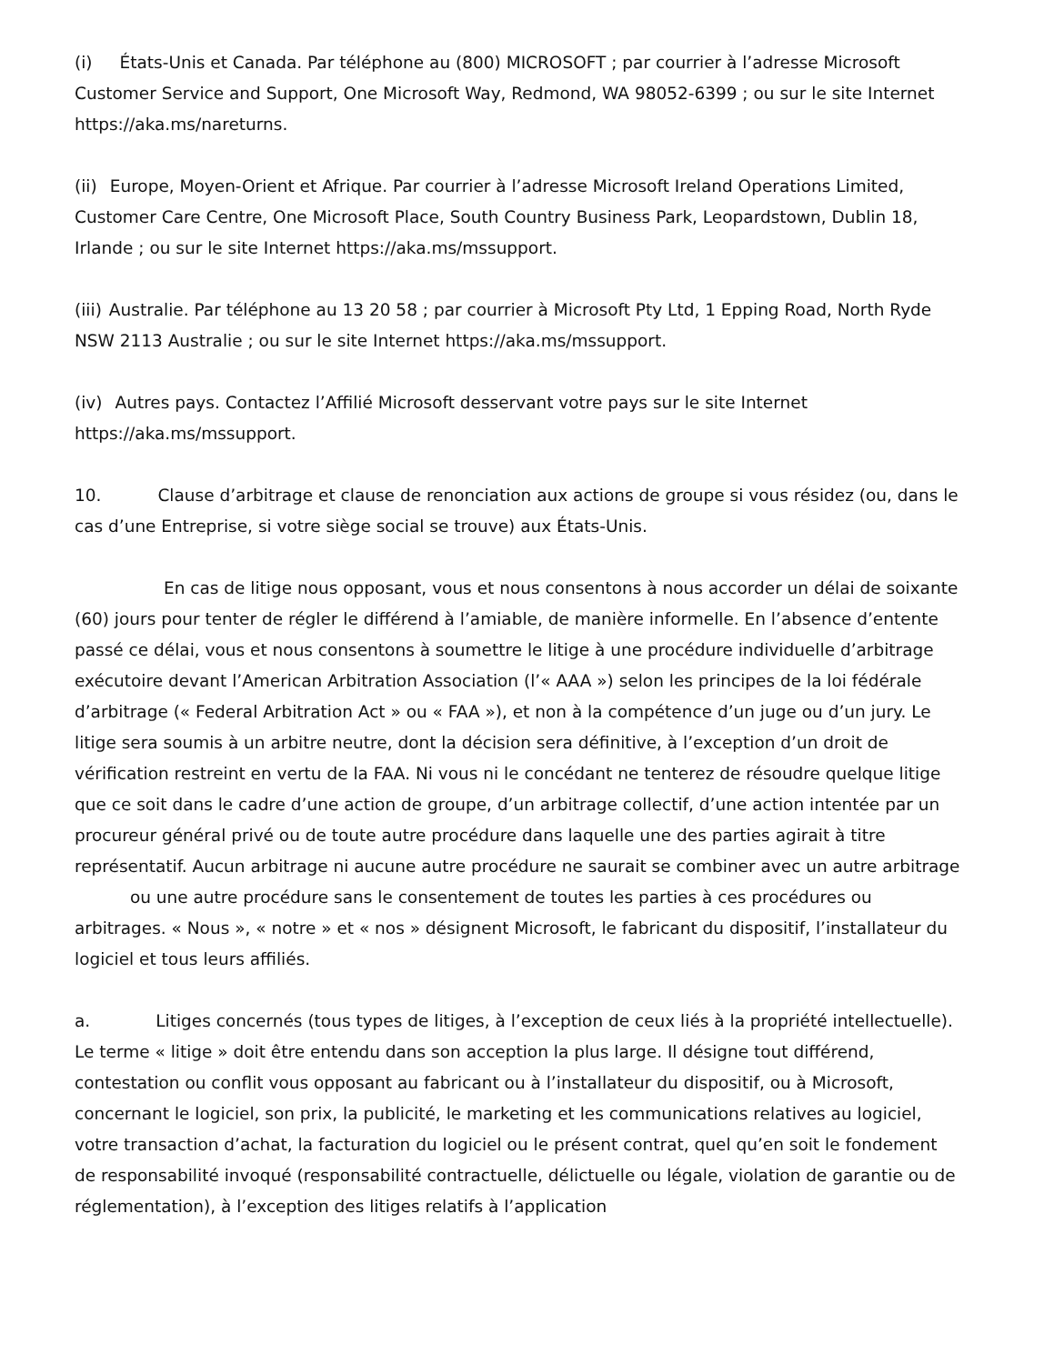(i) États-Unis et Canada. Par téléphone au (800) MICROSOFT ; par courrier à l’adresse Microsoft Customer Service and Support, One Microsoft Way, Redmond, WA 98052-6399 ; ou sur le site Internet https://aka.ms/nareturns.
(ii) Europe, Moyen-Orient et Afrique. Par courrier à l’adresse Microsoft Ireland Operations Limited, Customer Care Centre, One Microsoft Place, South Country Business Park, Leopardstown, Dublin 18, Irlande ; ou sur le site Internet https://aka.ms/mssupport.
(iii) Australie. Par téléphone au 13 20 58 ; par courrier à Microsoft Pty Ltd, 1 Epping Road, North Ryde NSW 2113 Australie ; ou sur le site Internet https://aka.ms/mssupport.
(iv) Autres pays. Contactez l’Affilié Microsoft desservant votre pays sur le site Internet https://aka.ms/mssupport.
10. Clause d’arbitrage et clause de renonciation aux actions de groupe si vous résidez (ou, dans le cas d’une Entreprise, si votre siège social se trouve) aux États-Unis.
En cas de litige nous opposant, vous et nous consentons à nous accorder un délai de soixante (60) jours pour tenter de régler le différend à l’amiable, de manière informelle. En l’absence d’entente passé ce délai, vous et nous consentons à soumettre le litige à une procédure individuelle d’arbitrage exécutoire devant l’American Arbitration Association (l’« AAA ») selon les principes de la loi fédérale d’arbitrage (« Federal Arbitration Act » ou « FAA »), et non à la compétence d’un juge ou d’un jury. Le litige sera soumis à un arbitre neutre, dont la décision sera définitive, à l’exception d’un droit de vérification restreint en vertu de la FAA. Ni vous ni le concédant ne tenterez de résoudre quelque litige que ce soit dans le cadre d’une action de groupe, d’un arbitrage collectif, d’une action intentée par un procureur général privé ou de toute autre procédure dans laquelle une des parties agirait à titre représentatif. Aucun arbitrage ni aucune autre procédure ne saurait se combiner avec un autre arbitrage ou une autre procédure sans le consentement de toutes les parties à ces procédures ou arbitrages. « Nous », « notre » et « nos » désignent Microsoft, le fabricant du dispositif, l’installateur du logiciel et tous leurs affiliés.
a. Litiges concernés (tous types de litiges, à l’exception de ceux liés à la propriété intellectuelle). Le terme « litige » doit être entendu dans son acception la plus large. Il désigne tout différend, contestation ou conflit vous opposant au fabricant ou à l’installateur du dispositif, ou à Microsoft, concernant le logiciel, son prix, la publicité, le marketing et les communications relatives au logiciel, votre transaction d’achat, la facturation du logiciel ou le présent contrat, quel qu’en soit le fondement de responsabilité invoqué (responsabilité contractuelle, délictuelle ou légale, violation de garantie ou de réglementation), à l’exception des litiges relatifs à l’application